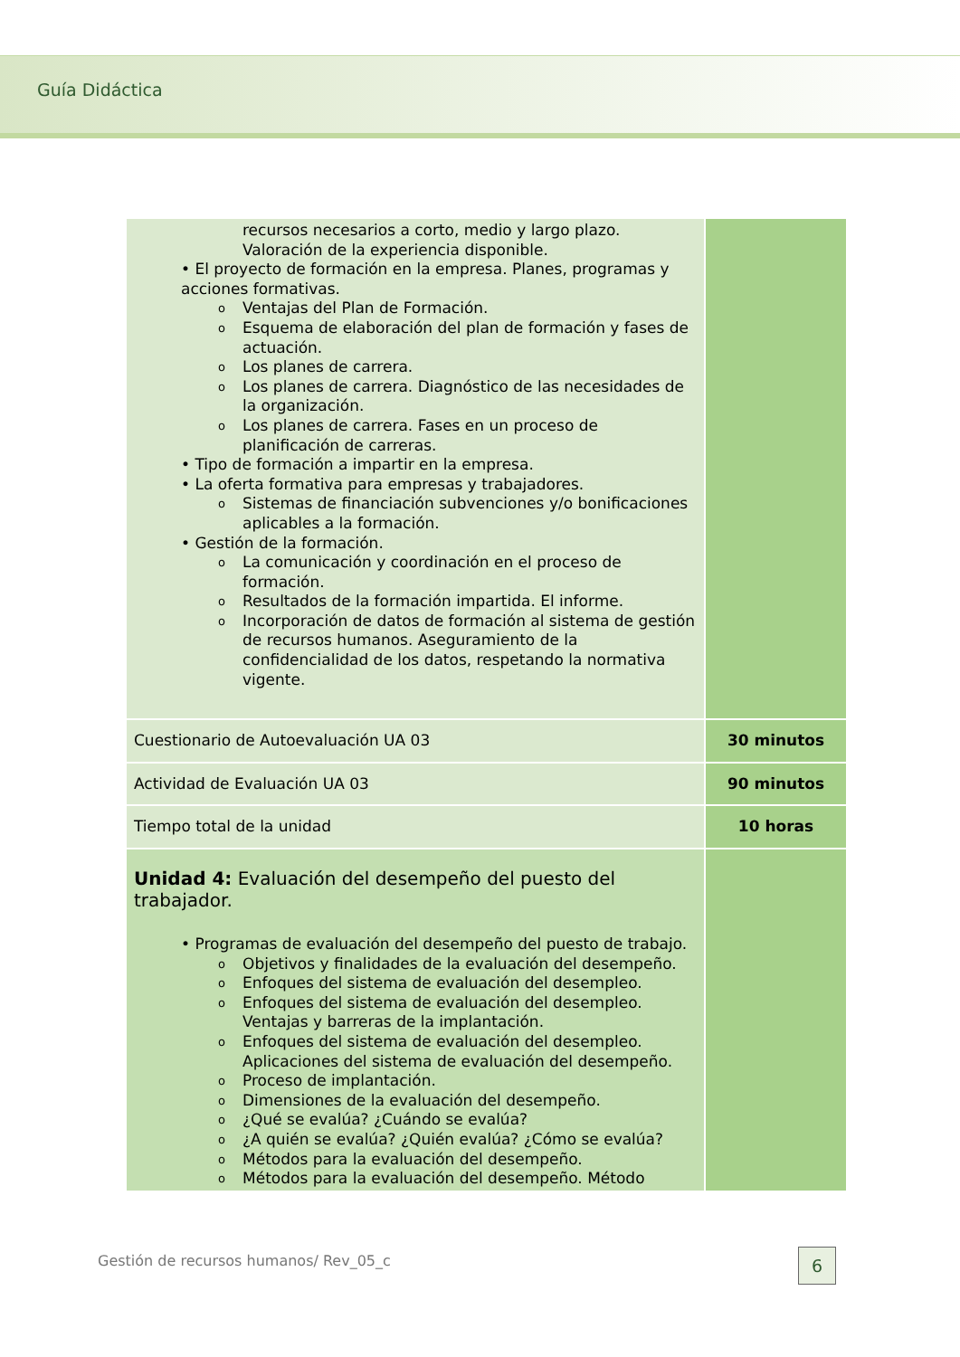Guía Didáctica
| recursos necesarios a corto, medio y largo plazo. Valoración de la experiencia disponible. • El proyecto de formación en la empresa. Planes, programas y acciones formativas. o Ventajas del Plan de Formación. o Esquema de elaboración del plan de formación y fases de actuación. o Los planes de carrera. o Los planes de carrera. Diagnóstico de las necesidades de la organización. o Los planes de carrera. Fases en un proceso de planificación de carreras. • Tipo de formación a impartir en la empresa. • La oferta formativa para empresas y trabajadores. o Sistemas de financiación subvenciones y/o bonificaciones aplicables a la formación. • Gestión de la formación. o La comunicación y coordinación en el proceso de formación. o Resultados de la formación impartida. El informe. o Incorporación de datos de formación al sistema de gestión de recursos humanos. Aseguramiento de la confidencialidad de los datos, respetando la normativa vigente. | |
| Cuestionario de Autoevaluación UA 03 | 30 minutos |
| Actividad de Evaluación UA 03 | 90 minutos |
| Tiempo total de la unidad | 10 horas |
| Unidad 4: Evaluación del desempeño del puesto del trabajador. • Programas de evaluación del desempeño del puesto de trabajo. o Objetivos y finalidades de la evaluación del desempeño. o Enfoques del sistema de evaluación del desempleo. o Enfoques del sistema de evaluación del desempleo. Ventajas y barreras de la implantación. o Enfoques del sistema de evaluación del desempleo. Aplicaciones del sistema de evaluación del desempeño. o Proceso de implantación. o Dimensiones de la evaluación del desempeño. o ¿Qué se evalúa? ¿Cuándo se evalúa? o ¿A quién se evalúa? ¿Quién evalúa? ¿Cómo se evalúa? o Métodos para la evaluación del desempeño. o Métodos para la evaluación del desempeño. Método | |
Gestión de recursos humanos/ Rev_05_c
6